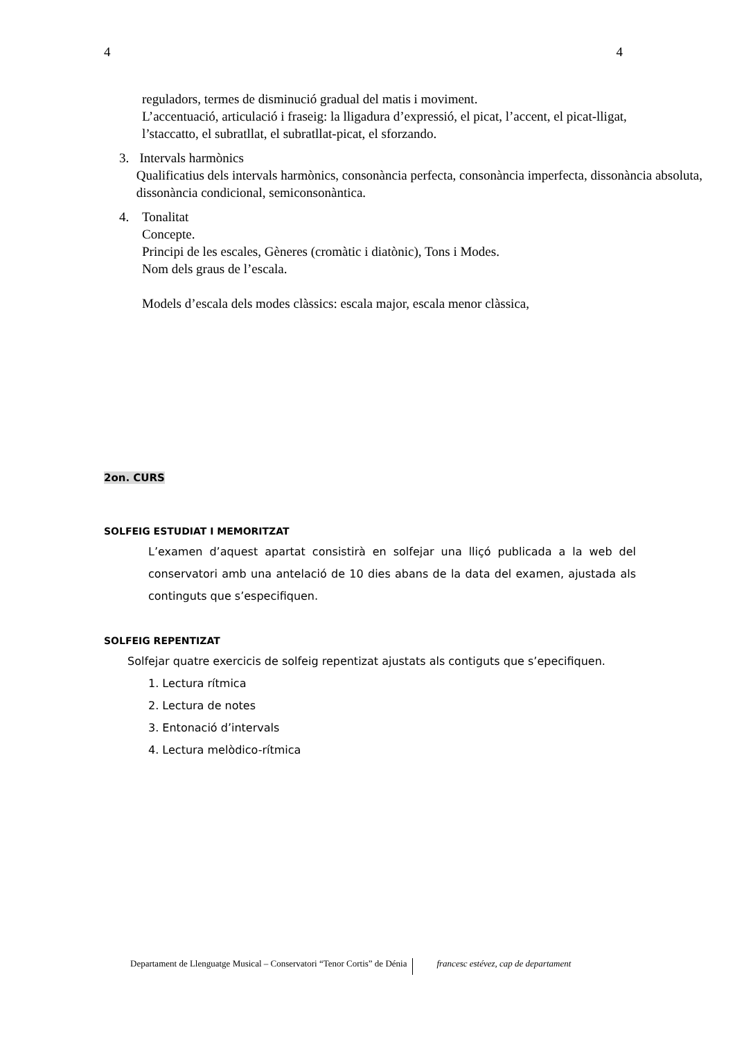4 4
reguladors, termes de disminució gradual del matis i moviment.
L’accentuació, articulació i fraseig: la lligadura d’expressió, el picat, l’accent, el picat-lligat, l’staccatto, el subratllat, el subratllat-picat, el sforzando.
3. Intervals harmònics
Qualificatius dels intervals harmònics, consonància perfecta, consonància imperfecta, dissonància absoluta, dissonància condicional, semiconsonàntica.
4. Tonalitat
Concepte.
Principi de les escales, Gèneres (cromàtic i diatònic), Tons i Modes.
Nom dels graus de l’escala.
Models d’escala dels modes clàssics: escala major, escala menor clàssica,
2on. CURS
SOLFEIG ESTUDIAT I MEMORITZAT
L’examen d’aquest apartat consistirà en solfejar una lliçó publicada a la web del conservatori amb una antelació de 10 dies abans de la data del examen, ajustada als continguts que s’especifiquen.
SOLFEIG REPENTIZAT
Solfejar quatre exercicis de solfeig repentizat ajustats als contiguts que s’epecifiquen.
1. Lectura rítmica
2. Lectura de notes
3. Entonació d’intervals
4. Lectura melòdico-rítmica
Departament de Llenguatge Musical – Conservatori “Tenor Cortis” de Dénia francesc estévez, cap de departament